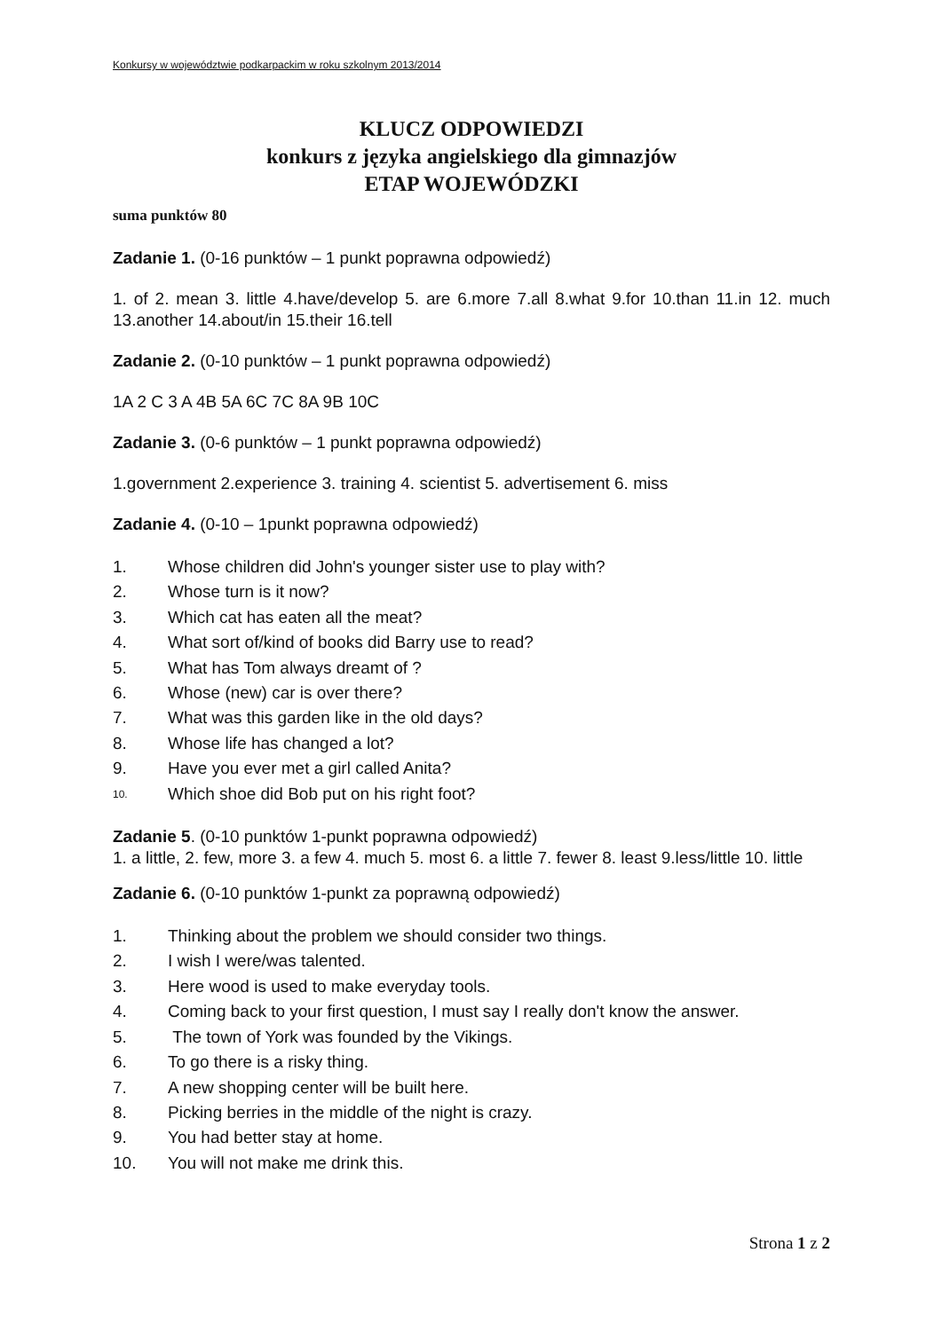Konkursy w województwie podkarpackim w roku szkolnym 2013/2014
KLUCZ ODPOWIEDZI
konkurs z języka angielskiego dla gimnazjów
ETAP WOJEWÓDZKI
suma punktów 80
Zadanie 1. (0-16 punktów – 1 punkt poprawna odpowiedź)
1. of 2. mean 3. little 4.have/develop 5. are 6.more 7.all 8.what 9.for 10.than 11.in 12. much 13.another 14.about/in 15.their 16.tell
Zadanie 2. (0-10 punktów – 1 punkt poprawna odpowiedź)
1A 2 C 3 A 4B 5A 6C 7C 8A 9B 10C
Zadanie 3. (0-6 punktów – 1 punkt poprawna odpowiedź)
1.government 2.experience 3. training 4. scientist 5. advertisement 6. miss
Zadanie 4. (0-10 – 1punkt poprawna odpowiedź)
1. Whose children did John's younger sister use to play with?
2. Whose turn is it now?
3. Which cat has eaten all the meat?
4. What sort of/kind of books did Barry use to read?
5. What has Tom always dreamt of ?
6. Whose (new) car is over there?
7. What was this garden like in the old days?
8. Whose life has changed a lot?
9. Have you ever met a girl called Anita?
10. Which shoe did Bob put on his right foot?
Zadanie 5. (0-10 punktów 1-punkt poprawna odpowiedź)
1. a little, 2. few, more 3. a few 4. much 5. most 6. a little 7. fewer 8. least 9.less/little 10. little
Zadanie 6. (0-10 punktów 1-punkt za poprawną odpowiedź)
1. Thinking about the problem we should consider two things.
2. I wish I were/was talented.
3. Here wood is used to make everyday tools.
4. Coming back to your first question, I must say I really don't know the answer.
5. The town of York was founded by the Vikings.
6. To go there is a risky thing.
7. A new shopping center will be built here.
8. Picking berries in the middle of the night is crazy.
9. You had better stay at home.
10. You will not make me drink this.
Strona 1 z 2